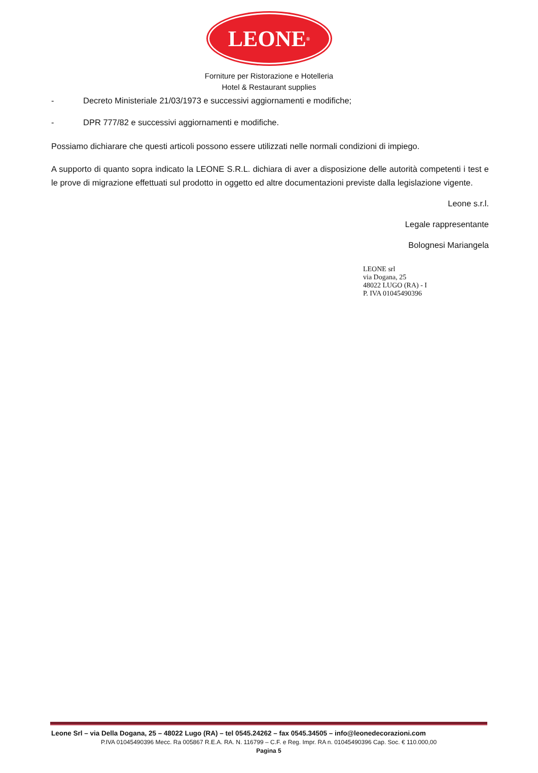LEONE<sup>®</sup>
Forniture per Ristorazione e Hotelleria
Hotel & Restaurant supplies
- Decreto Ministeriale 21/03/1973 e successivi aggiornamenti e modifiche;
- DPR 777/82 e successivi aggiornamenti e modifiche.
Possiamo dichiarare che questi articoli possono essere utilizzati nelle normali condizioni di impiego.
A supporto di quanto sopra indicato la LEONE S.R.L. dichiara di aver a disposizione delle autorità competenti i test e le prove di migrazione effettuati sul prodotto in oggetto ed altre documentazioni previste dalla legislazione vigente.
Leone s.r.l.
Legale rappresentante
Bolognesi Mariangela
LEONE srl
via Dogana, 25
48022 LUGO (RA) - I
P. IVA 01045490396
Leone Srl – via Della Dogana, 25 – 48022 Lugo (RA) – tel 0545.24262 – fax 0545.34505 – info@leonedecorazioni.com
P.IVA 01045490396 Mecc. Ra 005867 R.E.A. RA. N. 116799 – C.F. e Reg. Impr. RA n. 01045490396 Cap. Soc. € 110.000,00
Pagina 5